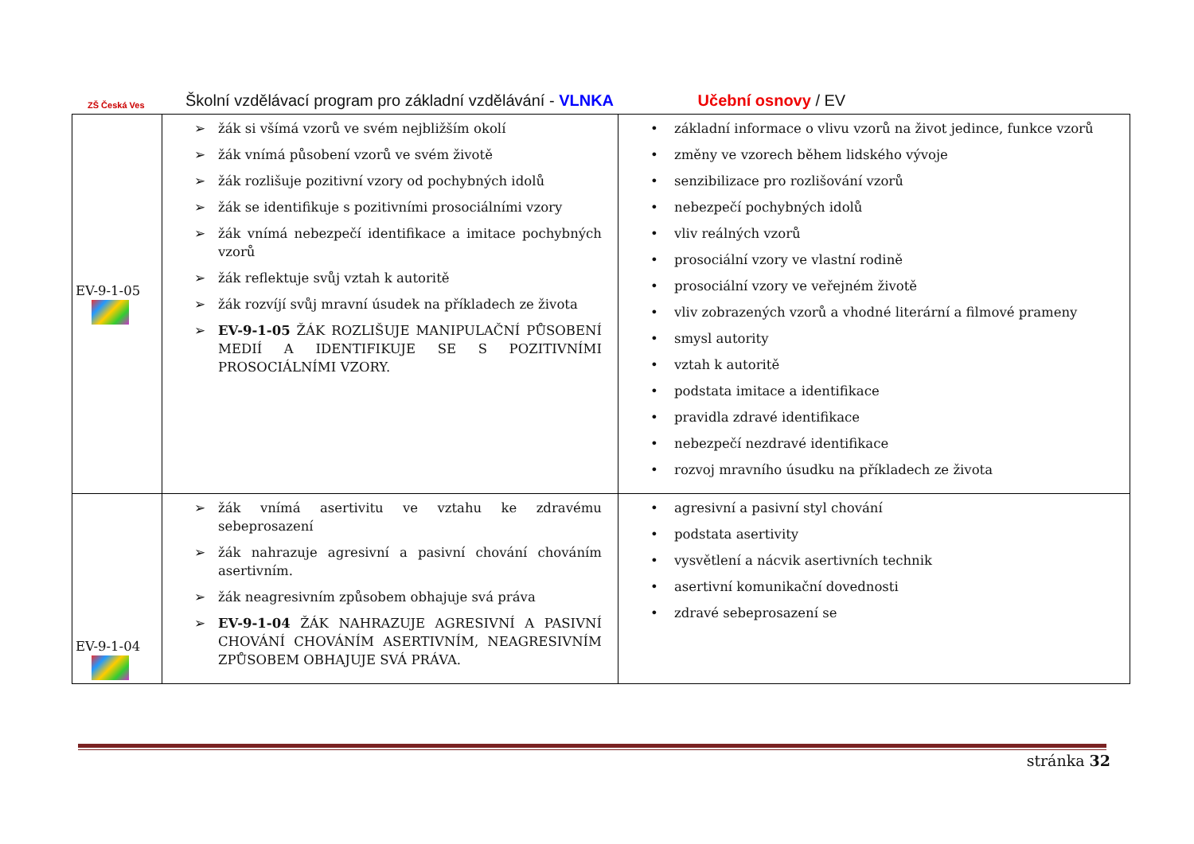ZŠ Česká Ves
Školní vzdělávací program pro základní vzdělávání - VLNKA Učební osnovy / EV
| EV-9-1-05 | ➢ žák si všímá vzorů ve svém nejbližším okolí ➢ žák vnímá působení vzorů ve svém životě ➢ žák rozlišuje pozitivní vzory od pochybných idolů ➢ žák se identifikuje s pozitivními prosociálními vzory ➢ žák vnímá nebezpečí identifikace a imitace pochybných vzorů ➢ žák reflektuje svůj vztah k autoritě ➢ žák rozvíjí svůj mravní úsudek na příkladech ze života ➢ EV-9-1-05 ŽÁK ROZLIŠUJE MANIPULAČNÍ PŮSOBENÍ MEDIÍ A IDENTIFIKUJE SE S POZITIVNÍMI PROSOCIÁLNÍMI VZORY. | • základní informace o vlivu vzorů na život jedince, funkce vzorů • změny ve vzorech během lidského vývoje • senzibilizace pro rozlišování vzorů • nebezpečí pochybných idolů • vliv reálných vzorů • prosociální vzory ve vlastní rodině • prosociální vzory ve veřejném životě • vliv zobrazených vzorů a vhodné literární a filmové prameny • smysl autority • vztah k autoritě • podstata imitace a identifikace • pravidla zdravé identifikace • nebezpečí nezdravé identifikace • rozvoj mravního úsudku na příkladech ze života |
| EV-9-1-04 | ➢ žák vnímá asertivitu ve vztahu ke zdravému sebeprosazení ➢ žák nahrazuje agresivní a pasivní chování chováním asertivním. ➢ žák neagresivním způsobem obhajuje svá práva ➢ EV-9-1-04 ŽÁK NAHRAZUJE AGRESIVNÍ A PASIVNÍ CHOVÁNÍ CHOVÁNÍM ASERTIVNÍM, NEAGRESIVNÍM ZPŮSOBEM OBHAJUJE SVÁ PRÁVA. | • agresivní a pasivní styl chování • podstata asertivity • vysvětlení a nácvik asertivních technik • asertivní komunikační dovednosti • zdravé sebeprosazení se |
stránka 32